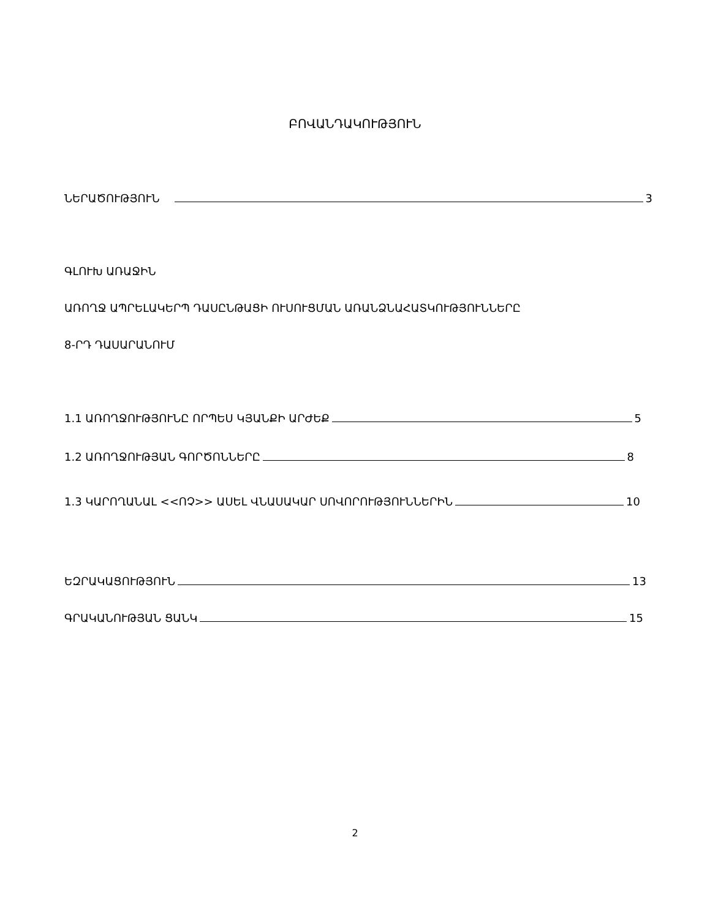ԲՈՎԱՆԴԱԿՈՒԹՅՈՒՆ
ՆԵՐԱԾՈՒԹՅՈՒՆ 3
ԳԼՈՒԽ ԱՌԱՋԻՆ
ԱՌՈՂՋ ԱՊՐԵԼԱԿԵՐՊ ԴԱՍԸՆԹԱՑԻ ՈՒՍՈՒՑՄԱՆ ԱՌԱՆՁՆԱՀԱՏԿՈՒԹՅՈՒՆՆԵՐԸ
8-ՐԴ ԴԱՍԱՐԱՆՈՒՄ
1.1 ԱՌՈՂՋՈՒԹՅՈՒՆԸ ՈՐՊԵՍ ԿՅԱՆՔԻ ԱՐԺԵՔ 5
1.2 ԱՌՈՂՋՈՒԹՅԱՆ ԳՈՐԾՈՆՆԵՐԸ 8
1.3 ԿԱՐՈՂԱՆԱԼ <<ՈՉ>> ԱՍԵԼ ՎՆԱՍԱԿԱՐ ՍՈՎՈՐՈՒԹՅՈՒՆՆԵՐԻՆ 10
ԵԶՐԱԿԱՑՈՒԹՅՈՒՆ 13
ԳՐԱԿԱՆՈՒԹՅԱՆ ՑԱՆԿ 15
2